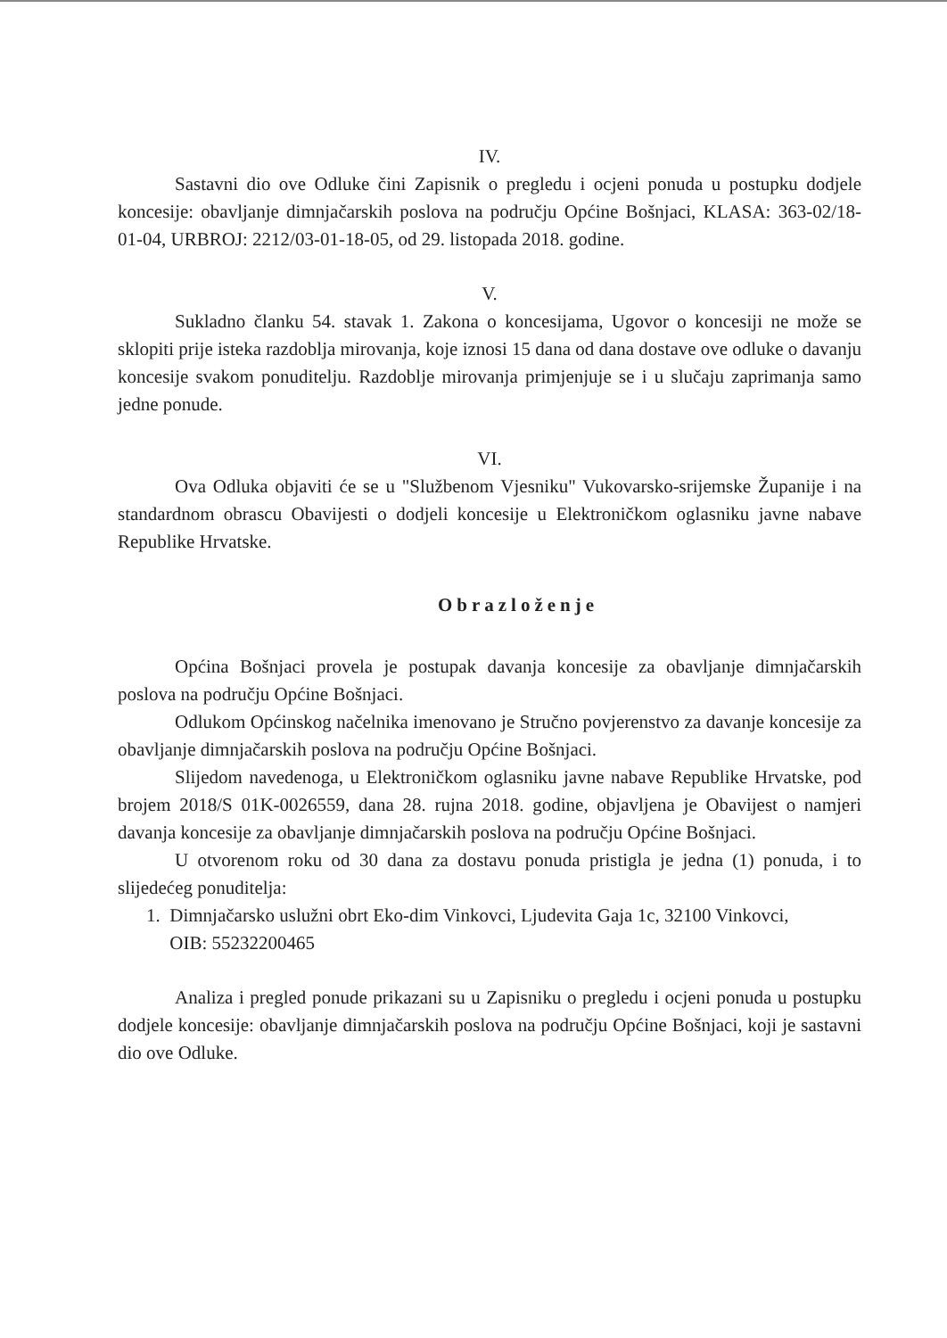IV.
Sastavni dio ove Odluke čini Zapisnik o pregledu i ocjeni ponuda u postupku dodjele koncesije: obavljanje dimnjačarskih poslova na području Općine Bošnjaci, KLASA: 363-02/18-01-04, URBROJ: 2212/03-01-18-05, od 29. listopada 2018. godine.
V.
Sukladno članku 54. stavak 1. Zakona o koncesijama, Ugovor o koncesiji ne može se sklopiti prije isteka razdoblja mirovanja, koje iznosi 15 dana od dana dostave ove odluke o davanju koncesije svakom ponuditelju. Razdoblje mirovanja primjenjuje se i u slučaju zaprimanja samo jedne ponude.
VI.
Ova Odluka objaviti će se u "Službenom Vjesniku" Vukovarsko-srijemske Županije i na standardnom obrascu Obavijesti o dodjeli koncesije u Elektroničkom oglasniku javne nabave Republike Hrvatske.
Obrazloženje
Općina Bošnjaci provela je postupak davanja koncesije za obavljanje dimnjačarskih poslova na području Općine Bošnjaci.
Odlukom Općinskog načelnika imenovano je Stručno povjerenstvo za davanje koncesije za obavljanje dimnjačarskih poslova na području Općine Bošnjaci.
Slijedom navedenoga, u Elektroničkom oglasniku javne nabave Republike Hrvatske, pod brojem 2018/S 01K-0026559, dana 28. rujna 2018. godine, objavljena je Obavijest o namjeri davanja koncesije za obavljanje dimnjačarskih poslova na području Općine Bošnjaci.
U otvorenom roku od 30 dana za dostavu ponuda pristigla je jedna (1) ponuda, i to slijedećeg ponuditelja:
1. Dimnjačarsko uslužni obrt Eko-dim Vinkovci, Ljudevita Gaja 1c, 32100 Vinkovci,
OIB: 55232200465
Analiza i pregled ponude prikazani su u Zapisniku o pregledu i ocjeni ponuda u postupku dodjele koncesije: obavljanje dimnjačarskih poslova na području Općine Bošnjaci, koji je sastavni dio ove Odluke.